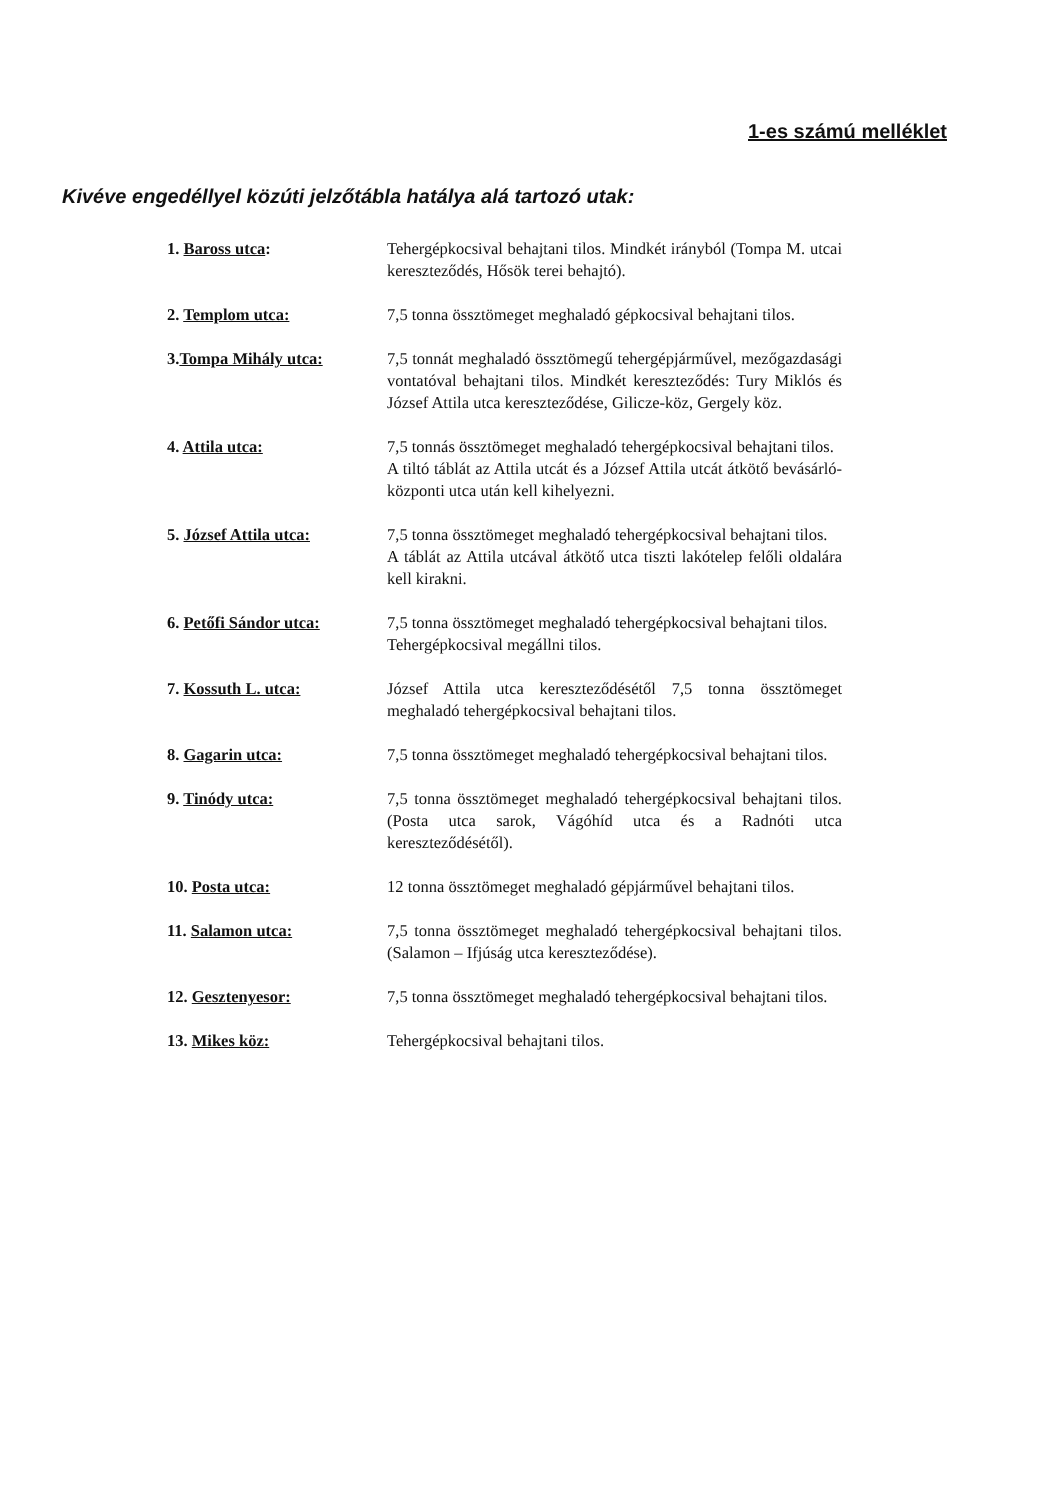1-es számú melléklet
Kivéve engedéllyel közúti jelzőtábla hatálya alá tartozó utak:
1. Baross utca: Tehergépkocsival behajtani tilos. Mindkét irányból (Tompa M. utcai kereszteződés, Hősök terei behajtó).
2. Templom utca: 7,5 tonna össztömeget meghaladó gépkocsival behajtani tilos.
3.Tompa Mihály utca: 7,5 tonnát meghaladó össztömegű tehergépjárművel, mezőgazdasági vontatóval behajtani tilos. Mindkét kereszteződés: Tury Miklós és József Attila utca kereszteződése, Gilicze-köz, Gergely köz.
4. Attila utca: 7,5 tonnás össztömeget meghaladó tehergépkocsival behajtani tilos.
A tiltó táblát az Attila utcát és a József Attila utcát átkötő bevásárló-központi utca után kell kihelyezni.
5. József Attila utca: 7,5 tonna össztömeget meghaladó tehergépkocsival behajtani tilos.
A táblát az Attila utcával átkötő utca tiszti lakótelep felőli oldalára kell kirakni.
6. Petőfi Sándor utca: 7,5 tonna össztömeget meghaladó tehergépkocsival behajtani tilos.
Tehergépkocsival megállni tilos.
7. Kossuth L. utca: József Attila utca kereszteződésétől 7,5 tonna össztömeget meghaladó tehergépkocsival behajtani tilos.
8. Gagarin utca: 7,5 tonna össztömeget meghaladó tehergépkocsival behajtani tilos.
9. Tinódy utca: 7,5 tonna össztömeget meghaladó tehergépkocsival behajtani tilos. (Posta utca sarok, Vágóhíd utca és a Radnóti utca kereszteződésétől).
10. Posta utca: 12 tonna össztömeget meghaladó gépjárművel behajtani tilos.
11. Salamon utca: 7,5 tonna össztömeget meghaladó tehergépkocsival behajtani tilos. (Salamon – Ifjúság utca kereszteződése).
12. Gesztenyesor: 7,5 tonna össztömeget meghaladó tehergépkocsival behajtani tilos.
13. Mikes köz: Tehergépkocsival behajtani tilos.